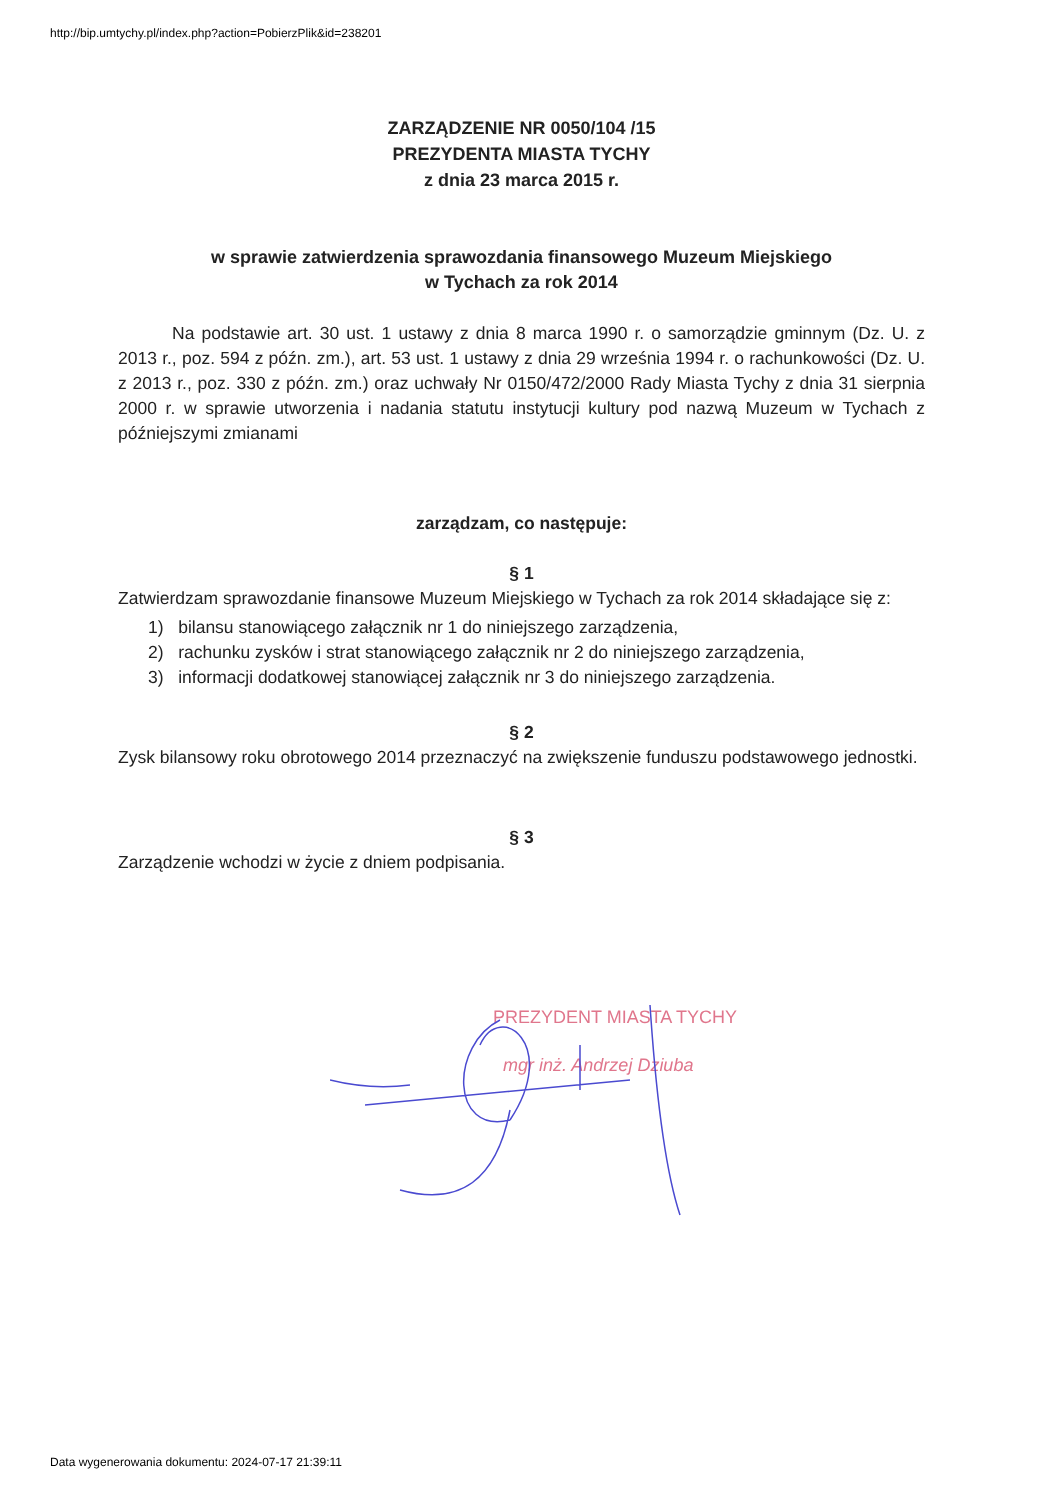http://bip.umtychy.pl/index.php?action=PobierzPlik&id=238201
ZARZĄDZENIE NR 0050/104 /15
PREZYDENTA MIASTA TYCHY
z dnia 23 marca 2015 r.
w sprawie zatwierdzenia sprawozdania finansowego Muzeum Miejskiego
w Tychach za rok 2014
Na podstawie art. 30 ust. 1 ustawy z dnia 8 marca 1990 r. o samorządzie gminnym (Dz. U. z 2013 r., poz. 594 z późn. zm.), art. 53 ust. 1 ustawy z dnia 29 września 1994 r. o rachunkowości (Dz. U. z 2013 r., poz. 330 z późn. zm.) oraz uchwały Nr 0150/472/2000 Rady Miasta Tychy z dnia 31 sierpnia 2000 r. w sprawie utworzenia i nadania statutu instytucji kultury pod nazwą Muzeum w Tychach z późniejszymi zmianami
zarządzam, co następuje:
§ 1
Zatwierdzam sprawozdanie finansowe Muzeum Miejskiego w Tychach za rok 2014 składające się z:
1) bilansu stanowiącego załącznik nr 1 do niniejszego zarządzenia,
2) rachunku zysków i strat stanowiącego załącznik nr 2 do niniejszego zarządzenia,
3) informacji dodatkowej stanowiącej załącznik nr 3 do niniejszego zarządzenia.
§ 2
Zysk bilansowy roku obrotowego 2014 przeznaczyć na zwiększenie funduszu podstawowego jednostki.
§ 3
Zarządzenie wchodzi w życie z dniem podpisania.
PREZYDENT MIASTA TYCHY
mgr inż. Andrzej Dziuba
Data wygenerowania dokumentu: 2024-07-17 21:39:11